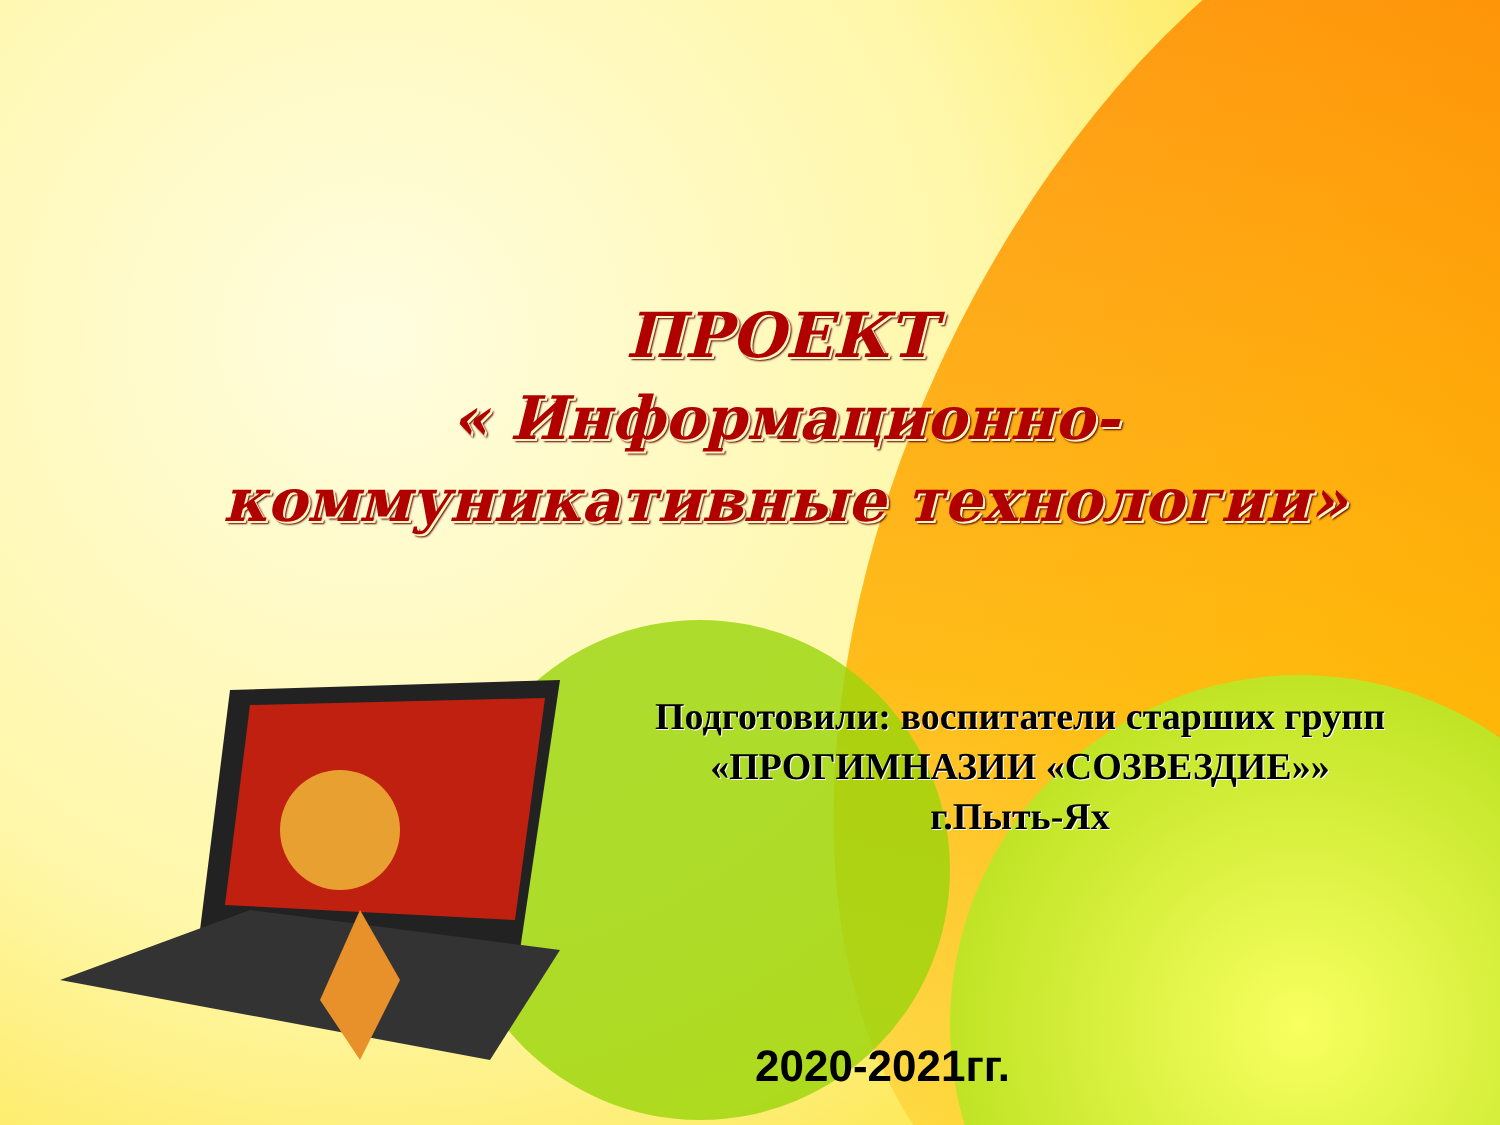ПРОЕКТ
« Информационно-
коммуникативные технологии»
Подготовили: воспитатели старших групп
«ПРОГИМНАЗИИ «СОЗВЕЗДИЕ»»
г.Пыть-Ях
2020-2021гг.